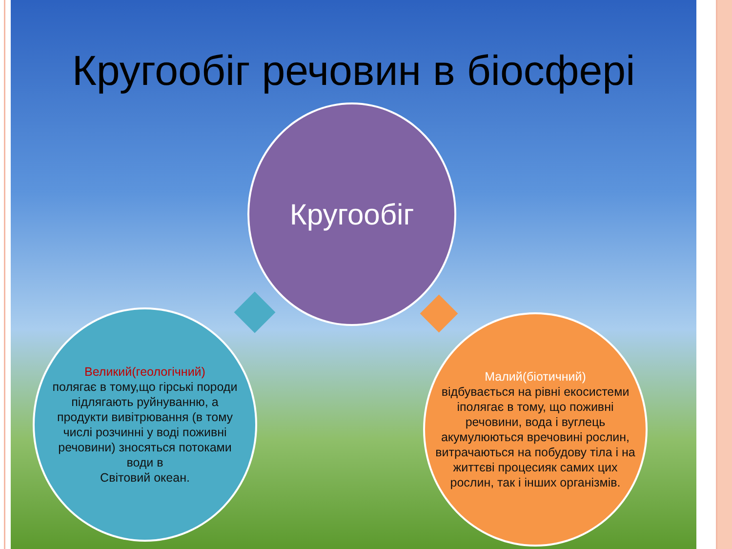Кругообіг речовин в біосфері
Кругообіг
Великий(геологічний)
полягає в тому,що гірські породи підлягають руйнуванню, а продукти вивітрювання (в тому числі розчинні у воді поживні речовини) зносяться потоками води в
Світовий океан.
Малий(біотичний)
відбувається на рівні екосистеми іполягає в тому, що поживні речовини, вода і вуглець акумулюються вречовині рослин, витрачаються на побудову тіла і на життєві процесияк самих цих рослин, так і інших організмів.